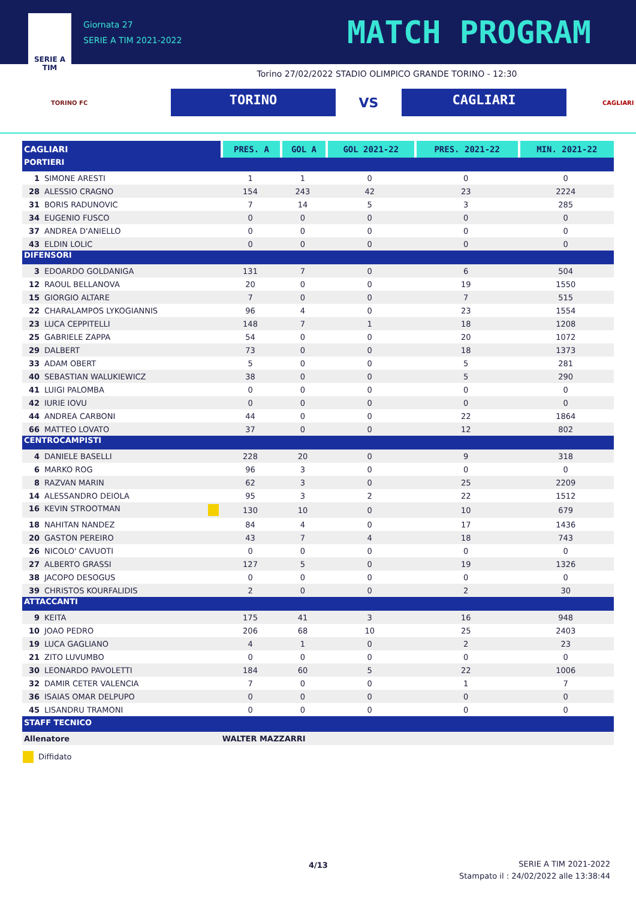SERIE A
TIM
Giornata 27
SERIE A TIM 2021-2022
MATCH PROGRAM
Torino 27/02/2022 STADIO OLIMPICO GRANDE TORINO - 12:30
TORINO FC
TORINO
VS
CAGLIARI
CAGLIARI
| CAGLIARI | PRES. A | GOL A | GOL 2021-22 | PRES. 2021-22 | MIN. 2021-22 |
| --- | --- | --- | --- | --- | --- |
| PORTIERI | | | | | |
| 1 SIMONE ARESTI | 1 | 1 | 0 | 0 | 0 |
| 28 ALESSIO CRAGNO | 154 | 243 | 42 | 23 | 2224 |
| 31 BORIS RADUNOVIC | 7 | 14 | 5 | 3 | 285 |
| 34 EUGENIO FUSCO | 0 | 0 | 0 | 0 | 0 |
| 37 ANDREA D'ANIELLO | 0 | 0 | 0 | 0 | 0 |
| 43 ELDIN LOLIC | 0 | 0 | 0 | 0 | 0 |
| DIFENSORI | | | | | |
| 3 EDOARDO GOLDANIGA | 131 | 7 | 0 | 6 | 504 |
| 12 RAOUL BELLANOVA | 20 | 0 | 0 | 19 | 1550 |
| 15 GIORGIO ALTARE | 7 | 0 | 0 | 7 | 515 |
| 22 CHARALAMPOS LYKOGIANNIS | 96 | 4 | 0 | 23 | 1554 |
| 23 LUCA CEPPITELLI | 148 | 7 | 1 | 18 | 1208 |
| 25 GABRIELE ZAPPA | 54 | 0 | 0 | 20 | 1072 |
| 29 DALBERT | 73 | 0 | 0 | 18 | 1373 |
| 33 ADAM OBERT | 5 | 0 | 0 | 5 | 281 |
| 40 SEBASTIAN WALUKIEWICZ | 38 | 0 | 0 | 5 | 290 |
| 41 LUIGI PALOMBA | 0 | 0 | 0 | 0 | 0 |
| 42 IURIE IOVU | 0 | 0 | 0 | 0 | 0 |
| 44 ANDREA CARBONI | 44 | 0 | 0 | 22 | 1864 |
| 66 MATTEO LOVATO | 37 | 0 | 0 | 12 | 802 |
| CENTROCAMPISTI | | | | | |
| 4 DANIELE BASELLI | 228 | 20 | 0 | 9 | 318 |
| 6 MARKO ROG | 96 | 3 | 0 | 0 | 0 |
| 8 RAZVAN MARIN | 62 | 3 | 0 | 25 | 2209 |
| 14 ALESSANDRO DEIOLA | 95 | 3 | 2 | 22 | 1512 |
| 16 KEVIN STROOTMAN | 130 | 10 | 0 | 10 | 679 |
| 18 NAHITAN NANDEZ | 84 | 4 | 0 | 17 | 1436 |
| 20 GASTON PEREIRO | 43 | 7 | 4 | 18 | 743 |
| 26 NICOLO' CAVUOTI | 0 | 0 | 0 | 0 | 0 |
| 27 ALBERTO GRASSI | 127 | 5 | 0 | 19 | 1326 |
| 38 JACOPO DESOGUS | 0 | 0 | 0 | 0 | 0 |
| 39 CHRISTOS KOURFALIDIS | 2 | 0 | 0 | 2 | 30 |
| ATTACCANTI | | | | | |
| 9 KEITA | 175 | 41 | 3 | 16 | 948 |
| 10 JOAO PEDRO | 206 | 68 | 10 | 25 | 2403 |
| 19 LUCA GAGLIANO | 4 | 1 | 0 | 2 | 23 |
| 21 ZITO LUVUMBO | 0 | 0 | 0 | 0 | 0 |
| 30 LEONARDO PAVOLETTI | 184 | 60 | 5 | 22 | 1006 |
| 32 DAMIR CETER VALENCIA | 7 | 0 | 0 | 1 | 7 |
| 36 ISAIAS OMAR DELPUPO | 0 | 0 | 0 | 0 | 0 |
| 45 LISANDRU TRAMONI | 0 | 0 | 0 | 0 | 0 |
| STAFF TECNICO | | | | | |
| Allenatore | WALTER MAZZARRI | | | | |
Diffidato
4/13 SERIE A TIM 2021-2022
Stampato il : 24/02/2022 alle 13:38:44